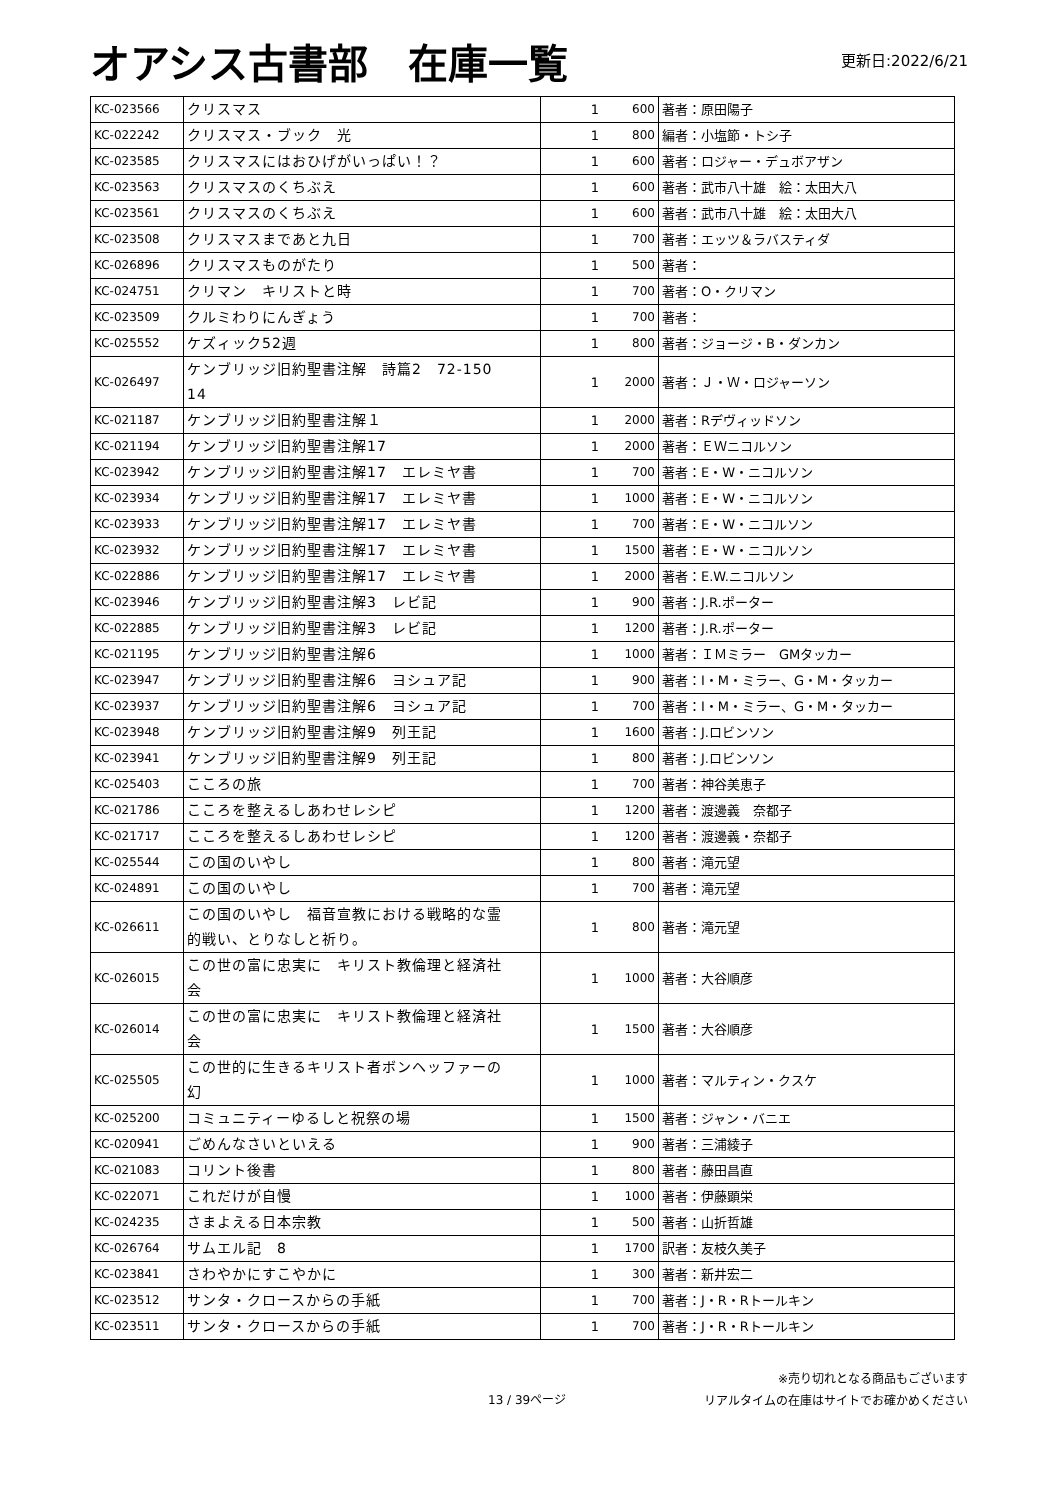オアシス古書部　在庫一覧
更新日:2022/6/21
| KC-023566 | クリスマス | 1 | 600 | 著者：原田陽子 |
| KC-022242 | クリスマス・ブック 光 | 1 | 800 | 編者：小塩節・トシ子 |
| KC-023585 | クリスマスにはおひげがいっぱい！？ | 1 | 600 | 著者：ロジャー・デュボアザン |
| KC-023563 | クリスマスのくちぶえ | 1 | 600 | 著者：武市八十雄 絵：太田大八 |
| KC-023561 | クリスマスのくちぶえ | 1 | 600 | 著者：武市八十雄 絵：太田大八 |
| KC-023508 | クリスマスまであと九日 | 1 | 700 | 著者：エッツ＆ラバスティダ |
| KC-026896 | クリスマスものがたり | 1 | 500 | 著者： |
| KC-024751 | クリマン キリストと時 | 1 | 700 | 著者：O・クリマン |
| KC-023509 | クルミわりにんぎょう | 1 | 700 | 著者： |
| KC-025552 | ケズィック52週 | 1 | 800 | 著者：ジョージ・B・ダンカン |
| KC-026497 | ケンブリッジ旧約聖書注解 詩篇2 72-150 14 | 1 | 2000 | 著者：Ｊ・Ｗ・ロジャーソン |
| KC-021187 | ケンブリッジ旧約聖書注解１ | 1 | 2000 | 著者：Rデヴィッドソン |
| KC-021194 | ケンブリッジ旧約聖書注解17 | 1 | 2000 | 著者：ＥＷニコルソン |
| KC-023942 | ケンブリッジ旧約聖書注解17 エレミヤ書 | 1 | 700 | 著者：E・W・ニコルソン |
| KC-023934 | ケンブリッジ旧約聖書注解17 エレミヤ書 | 1 | 1000 | 著者：E・W・ニコルソン |
| KC-023933 | ケンブリッジ旧約聖書注解17 エレミヤ書 | 1 | 700 | 著者：E・W・ニコルソン |
| KC-023932 | ケンブリッジ旧約聖書注解17 エレミヤ書 | 1 | 1500 | 著者：E・W・ニコルソン |
| KC-022886 | ケンブリッジ旧約聖書注解17 エレミヤ書 | 1 | 2000 | 著者：E.W.ニコルソン |
| KC-023946 | ケンブリッジ旧約聖書注解3 レビ記 | 1 | 900 | 著者：J.R.ポーター |
| KC-022885 | ケンブリッジ旧約聖書注解3 レビ記 | 1 | 1200 | 著者：J.R.ポーター |
| KC-021195 | ケンブリッジ旧約聖書注解6 | 1 | 1000 | 著者：ＩＭミラー GMタッカー |
| KC-023947 | ケンブリッジ旧約聖書注解6 ヨシュア記 | 1 | 900 | 著者：I・M・ミラー、G・M・タッカー |
| KC-023937 | ケンブリッジ旧約聖書注解6 ヨシュア記 | 1 | 700 | 著者：I・M・ミラー、G・M・タッカー |
| KC-023948 | ケンブリッジ旧約聖書注解9 列王記 | 1 | 1600 | 著者：J.ロビンソン |
| KC-023941 | ケンブリッジ旧約聖書注解9 列王記 | 1 | 800 | 著者：J.ロビンソン |
| KC-025403 | こころの旅 | 1 | 700 | 著者：神谷美恵子 |
| KC-021786 | こころを整えるしあわせレシピ | 1 | 1200 | 著者：渡邊義 奈都子 |
| KC-021717 | こころを整えるしあわせレシピ | 1 | 1200 | 著者：渡邊義・奈都子 |
| KC-025544 | この国のいやし | 1 | 800 | 著者：滝元望 |
| KC-024891 | この国のいやし | 1 | 700 | 著者：滝元望 |
| KC-026611 | この国のいやし 福音宣教における戦略的な霊 的戦い、とりなしと祈り。 | 1 | 800 | 著者：滝元望 |
| KC-026015 | この世の富に忠実に キリスト教倫理と経済社 会 | 1 | 1000 | 著者：大谷順彦 |
| KC-026014 | この世の富に忠実に キリスト教倫理と経済社 会 | 1 | 1500 | 著者：大谷順彦 |
| KC-025505 | この世的に生きるキリスト者ボンヘッファーの 幻 | 1 | 1000 | 著者：マルティン・クスケ |
| KC-025200 | コミュニティーゆるしと祝祭の場 | 1 | 1500 | 著者：ジャン・バニエ |
| KC-020941 | ごめんなさいといえる | 1 | 900 | 著者：三浦綾子 |
| KC-021083 | コリント後書 | 1 | 800 | 著者：藤田昌直 |
| KC-022071 | これだけが自慢 | 1 | 1000 | 著者：伊藤顕栄 |
| KC-024235 | さまよえる日本宗教 | 1 | 500 | 著者：山折哲雄 |
| KC-026764 | サムエル記 8 | 1 | 1700 | 訳者：友枝久美子 |
| KC-023841 | さわやかにすこやかに | 1 | 300 | 著者：新井宏二 |
| KC-023512 | サンタ・クロースからの手紙 | 1 | 700 | 著者：J・R・Rトールキン |
| KC-023511 | サンタ・クロースからの手紙 | 1 | 700 | 著者：J・R・Rトールキン |
13 / 39ページ
※売り切れとなる商品もございます
リアルタイムの在庫はサイトでお確かめください